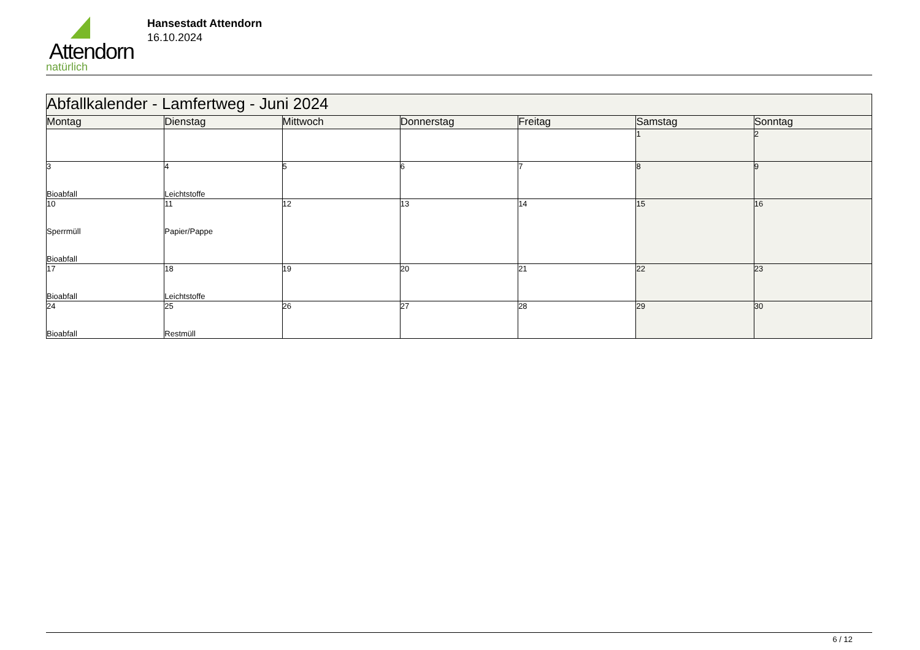Attendorn
natürlich
Hansestadt Attendorn
16.10.2024
| Abfallkalender - Lamfertweg - Juni 2024 | | | | | | |
| Montag | Dienstag | Mittwoch | Donnerstag | Freitag | Samstag | Sonntag |
| | | | | | 1 | 2 |
| 3 Bioabfall | 4 Leichtstoffe | 5 | 6 | 7 | 8 | 9 |
| 10 Sperrmüll Bioabfall | 11 Papier/Pappe | 12 | 13 | 14 | 15 | 16 |
| 17 Bioabfall | 18 Leichtstoffe | 19 | 20 | 21 | 22 | 23 |
| 24 Bioabfall | 25 Restmüll | 26 | 27 | 28 | 29 | 30 |
6 / 12